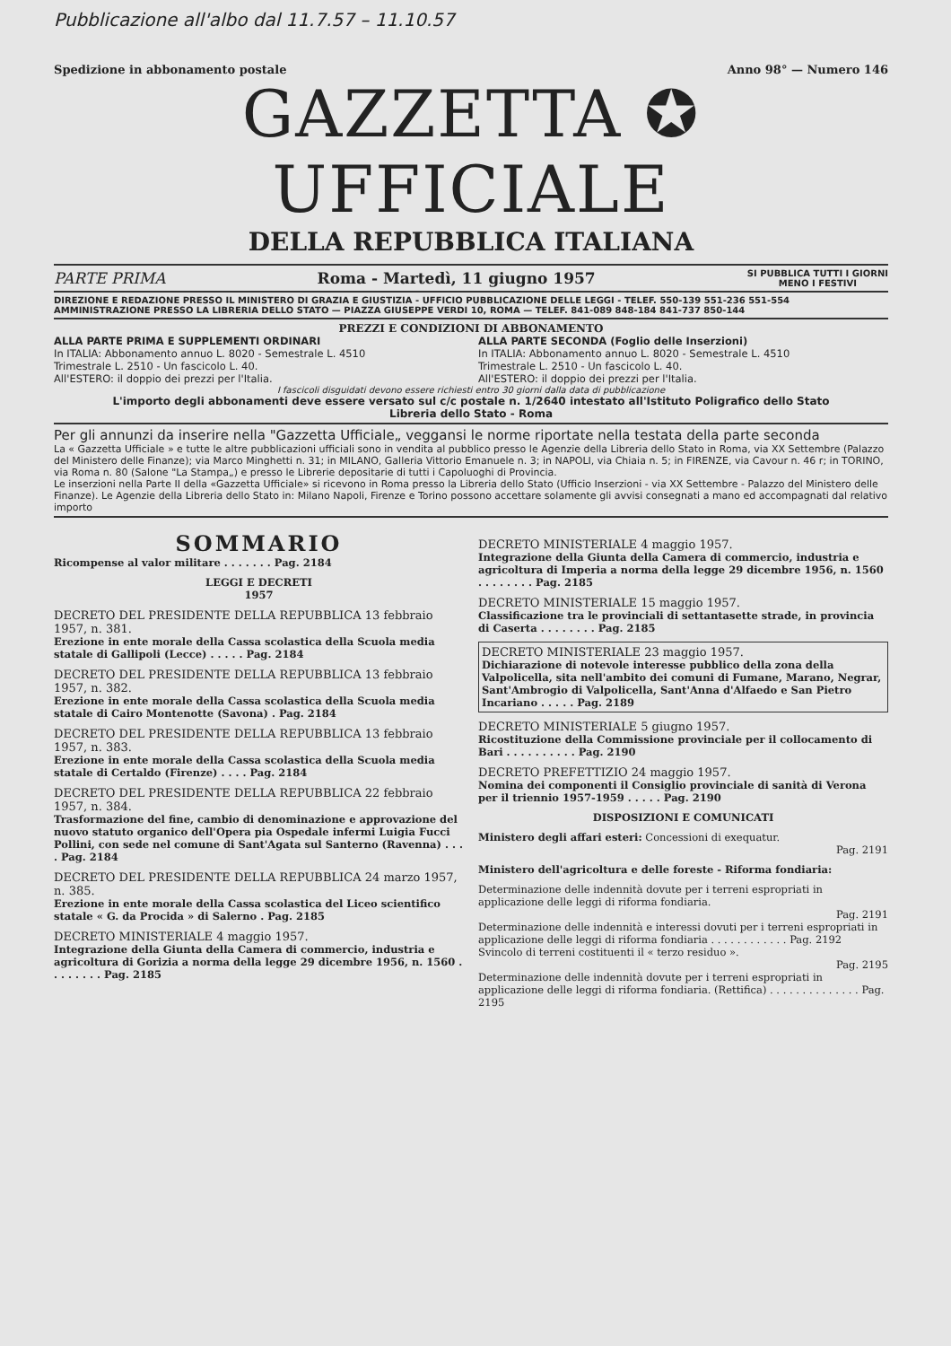Pubblicazione all'albo dal 11.7.57 – 11.10.57
Spedizione in abbonamento postale Anno 98° — Numero 146
GAZZETTA ✪ UFFICIALE
DELLA REPUBBLICA ITALIANA
PARTE PRIMA Roma - Martedì, 11 giugno 1957 SI PUBBLICA TUTTI I GIORNI
MENO I FESTIVI
DIREZIONE E REDAZIONE PRESSO IL MINISTERO DI GRAZIA E GIUSTIZIA - UFFICIO PUBBLICAZIONE DELLE LEGGI - TELEF. 550-139 551-236 551-554
AMMINISTRAZIONE PRESSO LA LIBRERIA DELLO STATO — PIAZZA GIUSEPPE VERDI 10, ROMA — TELEF. 841-089 848-184 841-737 850-144
PREZZI E CONDIZIONI DI ABBONAMENTO
ALLA PARTE PRIMA E SUPPLEMENTI ORDINARI
In ITALIA: Abbonamento annuo L. 8020 - Semestrale L. 4510
Trimestrale L. 2510 - Un fascicolo L. 40.
All'ESTERO: il doppio dei prezzi per l'Italia.
ALLA PARTE SECONDA (Foglio delle Inserzioni)
In ITALIA: Abbonamento annuo L. 8020 - Semestrale L. 4510
Trimestrale L. 2510 - Un fascicolo L. 40.
All'ESTERO: il doppio dei prezzi per l'Italia.
I fascicoli disguidati devono essere richiesti entro 30 giorni dalla data di pubblicazione
L'importo degli abbonamenti deve essere versato sul c/c postale n. 1/2640 intestato all'Istituto Poligrafico dello Stato
Libreria dello Stato - Roma
Per gli annunzi da inserire nella "Gazzetta Ufficiale„ veggansi le norme riportate nella testata della parte seconda
La « Gazzetta Ufficiale » e tutte le altre pubblicazioni ufficiali sono in vendita al pubblico presso le Agenzie della Libreria dello Stato in Roma, via XX Settembre (Palazzo del Ministero delle Finanze); via Marco Minghetti n. 31; in MILANO, Galleria Vittorio Emanuele n. 3; in NAPOLI, via Chiaia n. 5; in FIRENZE, via Cavour n. 46 r; in TORINO, via Roma n. 80 (Salone "La Stampa„) e presso le Librerie depositarie di tutti i Capoluoghi di Provincia.
Le inserzioni nella Parte II della «Gazzetta Ufficiale» si ricevono in Roma presso la Libreria dello Stato (Ufficio Inserzioni - via XX Settembre - Palazzo del Ministero delle Finanze). Le Agenzie della Libreria dello Stato in: Milano Napoli, Firenze e Torino possono accettare solamente gli avvisi consegnati a mano ed accompagnati dal relativo importo
SOMMARIO
Ricompense al valor militare . . . . . . . Pag. 2184
LEGGI E DECRETI
1957
DECRETO DEL PRESIDENTE DELLA REPUBBLICA 13 febbraio 1957, n. 381.
Erezione in ente morale della Cassa scolastica della Scuola media statale di Gallipoli (Lecce) . . . . . Pag. 2184
DECRETO DEL PRESIDENTE DELLA REPUBBLICA 13 febbraio 1957, n. 382.
Erezione in ente morale della Cassa scolastica della Scuola media statale di Cairo Montenotte (Savona) . Pag. 2184
DECRETO DEL PRESIDENTE DELLA REPUBBLICA 13 febbraio 1957, n. 383.
Erezione in ente morale della Cassa scolastica della Scuola media statale di Certaldo (Firenze) . . . . Pag. 2184
DECRETO DEL PRESIDENTE DELLA REPUBBLICA 22 febbraio 1957, n. 384.
Trasformazione del fine, cambio di denominazione e approvazione del nuovo statuto organico dell'Opera pia Ospedale infermi Luigia Fucci Pollini, con sede nel comune di Sant'Agata sul Santerno (Ravenna) . . . . Pag. 2184
DECRETO DEL PRESIDENTE DELLA REPUBBLICA 24 marzo 1957, n. 385.
Erezione in ente morale della Cassa scolastica del Liceo scientifico statale « G. da Procida » di Salerno . Pag. 2185
DECRETO MINISTERIALE 4 maggio 1957.
Integrazione della Giunta della Camera di commercio, industria e agricoltura di Gorizia a norma della legge 29 dicembre 1956, n. 1560 . . . . . . . . Pag. 2185
DECRETO MINISTERIALE 4 maggio 1957.
Integrazione della Giunta della Camera di commercio, industria e agricoltura di Imperia a norma della legge 29 dicembre 1956, n. 1560 . . . . . . . . Pag. 2185
DECRETO MINISTERIALE 15 maggio 1957.
Classificazione tra le provinciali di settantasette strade, in provincia di Caserta . . . . . . . . Pag. 2185
DECRETO MINISTERIALE 23 maggio 1957.
Dichiarazione di notevole interesse pubblico della zona della Valpolicella, sita nell'ambito dei comuni di Fumane, Marano, Negrar, Sant'Ambrogio di Valpolicella, Sant'Anna d'Alfaedo e San Pietro Incariano . . . . . Pag. 2189
DECRETO MINISTERIALE 5 giugno 1957.
Ricostituzione della Commissione provinciale per il collocamento di Bari . . . . . . . . . . Pag. 2190
DECRETO PREFETTIZIO 24 maggio 1957.
Nomina dei componenti il Consiglio provinciale di sanità di Verona per il triennio 1957-1959 . . . . . Pag. 2190
DISPOSIZIONI E COMUNICATI
Ministero degli affari esteri: Concessioni di exequatur.
Pag. 2191
Ministero dell'agricoltura e delle foreste - Riforma fondiaria:
Determinazione delle indennità dovute per i terreni espropriati in applicazione delle leggi di riforma fondiaria.
Pag. 2191
Determinazione delle indennità e interessi dovuti per i terreni espropriati in applicazione delle leggi di riforma fondiaria . . . . . . . . . . . . Pag. 2192
Svincolo di terreni costituenti il « terzo residuo ».
Pag. 2195
Determinazione delle indennità dovute per i terreni espropriati in applicazione delle leggi di riforma fondiaria. (Rettifica) . . . . . . . . . . . . . . Pag. 2195